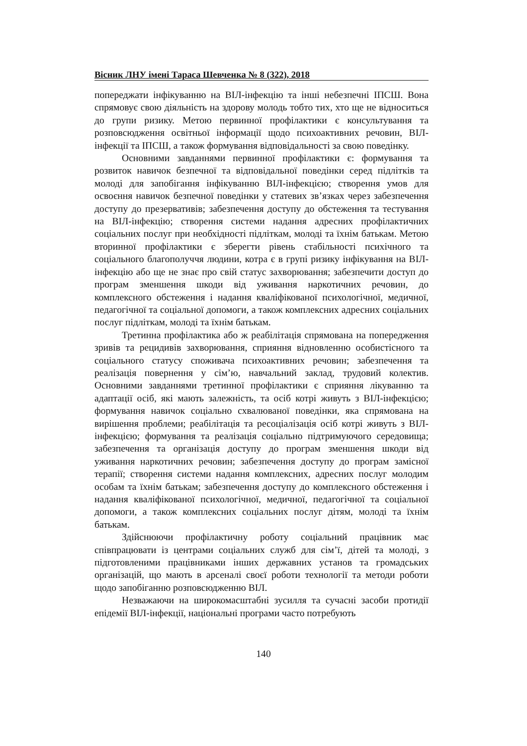Вісник ЛНУ імені Тараса Шевченка № 8 (322), 2018
попереджати інфікуванню на ВІЛ-інфекцію та інші небезпечні ІПСШ. Вона спрямовує свою діяльність на здорову молодь тобто тих, хто ще не відноситься до групи ризику. Метою первинної профілактики є консультування та розповсюдження освітньої інформації щодо психоактивних речовин, ВІЛ-інфекції та ІПСШ, а також формування відповідальності за свою поведінку.
Основними завданнями первинної профілактики є: формування та розвиток навичок безпечної та відповідальної поведінки серед підлітків та молоді для запобігання інфікуванню ВІЛ-інфекцією; створення умов для освоєння навичок безпечної поведінки у статевих зв’язках через забезпечення доступу до презервативів; забезпечення доступу до обстеження та тестування на ВІЛ-інфекцію; створення системи надання адресних профілактичних соціальних послуг при необхідності підліткам, молоді та їхнім батькам. Метою вторинної профілактики є зберегти рівень стабільності психічного та соціального благополуччя людини, котра є в групі ризику інфікування на ВІЛ-інфекцію або ще не знає про свій статус захворювання; забезпечити доступ до програм зменшення шкоди від уживання наркотичних речовин, до комплексного обстеження і надання кваліфікованої психологічної, медичної, педагогічної та соціальної допомоги, а також комплексних адресних соціальних послуг підліткам, молоді та їхнім батькам.
Третинна профілактика або ж реабілітація спрямована на попередження зривів та рецидивів захворювання, сприяння відновленню особистісного та соціального статусу споживача психоактивних речовин; забезпечення та реалізація повернення у сім’ю, навчальний заклад, трудовий колектив. Основними завданнями третинної профілактики є сприяння лікуванню та адаптації осіб, які мають залежність, та осіб котрі живуть з ВІЛ-інфекцією; формування навичок соціально схвалюваної поведінки, яка спрямована на вирішення проблеми; реабілітація та ресоціалізація осіб котрі живуть з ВІЛ-інфекцією; формування та реалізація соціально підтримуючого середовища; забезпечення та організація доступу до програм зменшення шкоди від уживання наркотичних речовин; забезпечення доступу до програм замісної терапії; створення системи надання комплексних, адресних послуг молодим особам та їхнім батькам; забезпечення доступу до комплексного обстеження і надання кваліфікованої психологічної, медичної, педагогічної та соціальної допомоги, а також комплексних соціальних послуг дітям, молоді та їхнім батькам.
Здійснюючи профілактичну роботу соціальний працівник має співпрацювати із центрами соціальних служб для сім’ї, дітей та молоді, з підготовленими працівниками інших державних установ та громадських організацій, що мають в арсеналі своєї роботи технології та методи роботи щодо запобіганню розповсюдженню ВІЛ.
Незважаючи на широкомасштабні зусилля та сучасні засоби протидії епідемії ВІЛ-інфекції, національні програми часто потребують
140